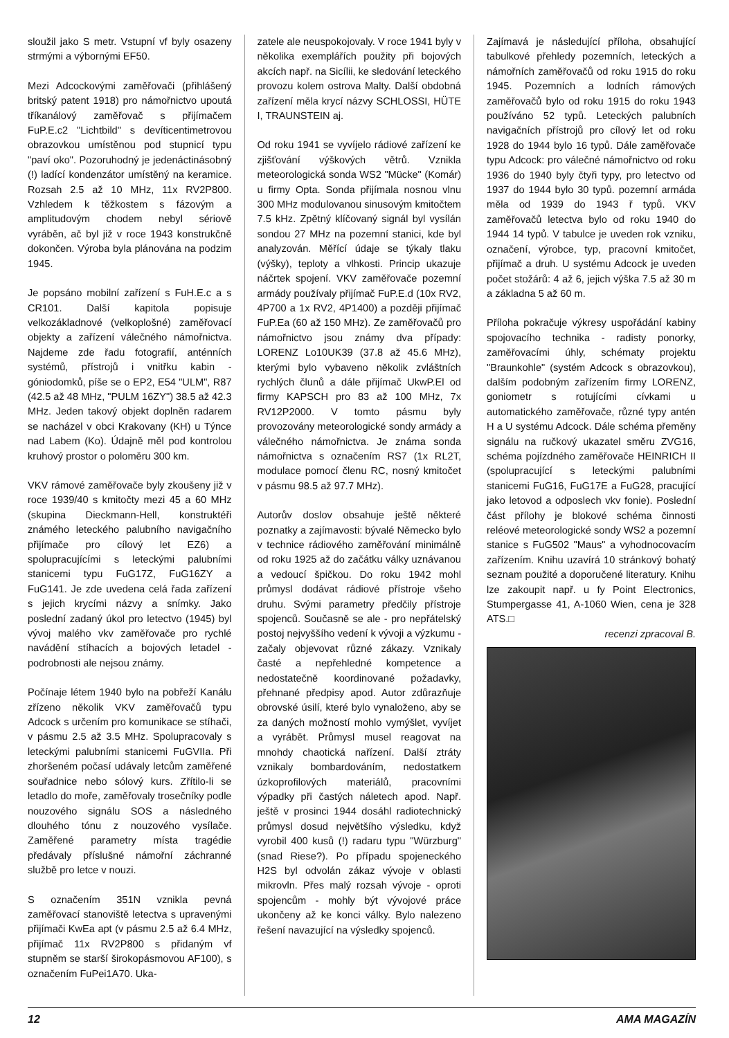sloužil jako S metr. Vstupní vf byly osazeny strmými a výbornými EF50.
Mezi Adcockovými zaměřovači (přihlášený britský patent 1918) pro námořnictvo upoutá tříkanálový zaměřovač s přijímačem FuP.E.c2 "Lichtbild" s devíticentimetrovou obrazovkou umístěnou pod stupnicí typu "paví oko". Pozoruhodný je jedenáctinásobný (!) ladící kondenzátor umístěný na keramice. Rozsah 2.5 až 10 MHz, 11x RV2P800. Vzhledem k těžkostem s fázovým a amplitudovým chodem nebyl sériově vyráběn, ač byl již v roce 1943 konstrukčně dokončen. Výroba byla plánována na podzim 1945.
Je popsáno mobilní zařízení s FuH.E.c a s CR101. Další kapitola popisuje velkozákladnové (velkoplošné) zaměřovací objekty a zařízení válečného námořnictva. Najdeme zde řadu fotografií, anténních systémů, přístrojů i vnitřku kabin - góniodomků, píše se o EP2, E54 "ULM", R87 (42.5 až 48 MHz, "PULM 16ZY") 38.5 až 42.3 MHz. Jeden takový objekt doplněn radarem se nacházel v obci Krakovany (KH) u Týnce nad Labem (Ko). Údajně měl pod kontrolou kruhový prostor o poloměru 300 km.
VKV rámové zaměřovače byly zkoušeny již v roce 1939/40 s kmitočty mezi 45 a 60 MHz (skupina Dieckmann-Hell, konstruktéři známého leteckého palubního navigačního přijímače pro cílový let EZ6) a spolupracujícími s leteckými palubními stanicemi typu FuG17Z, FuG16ZY a FuG141. Je zde uvedena celá řada zařízení s jejich krycími názvy a snímky. Jako poslední zadaný úkol pro letectvo (1945) byl vývoj malého vkv zaměřovače pro rychlé navádění stíhacích a bojových letadel - podrobnosti ale nejsou známy.
Počínaje létem 1940 bylo na pobřeží Kanálu zřízeno několik VKV zaměřovačů typu Adcock s určením pro komunikace se stíhači, v pásmu 2.5 až 3.5 MHz. Spolupracovaly s leteckými palubními stanicemi FuGVIIa. Při zhoršeném počasí udávaly letcům zaměřené souřadnice nebo sólový kurs. Zřítilo-li se letadlo do moře, zaměřovaly trosečníky podle nouzového signálu SOS a následného dlouhého tónu z nouzového vysílače. Zaměřené parametry místa tragédie předávaly příslušné námořní záchranné službě pro letce v nouzi.
S označením 351N vznikla pevná zaměřovací stanoviště letectva s upravenými přijímači KwEa apt (v pásmu 2.5 až 6.4 MHz, přijímač 11x RV2P800 s přidaným vf stupněm se starší širokopásmovou AF100), s označením FuPei1A70. Uka-
zatele ale neuspokojovaly. V roce 1941 byly v několika exemplářích použity při bojových akcích např. na Sicílii, ke sledování leteckého provozu kolem ostrova Malty. Další obdobná zařízení měla krycí názvy SCHLOSSI, HÜTE I, TRAUNSTEIN aj.
Od roku 1941 se vyvíjelo rádiové zařízení ke zjišťování výškových větrů. Vznikla meteorologická sonda WS2 "Mücke" (Komár) u firmy Opta. Sonda přijímala nosnou vlnu 300 MHz modulovanou sinusovým kmitočtem 7.5 kHz. Zpětný klíčovaný signál byl vysílán sondou 27 MHz na pozemní stanici, kde byl analyzován. Měřící údaje se týkaly tlaku (výšky), teploty a vlhkosti. Princip ukazuje náčrtek spojení. VKV zaměřovače pozemní armády používaly přijímač FuP.E.d (10x RV2, 4P700 a 1x RV2, 4P1400) a později přijímač FuP.Ea (60 až 150 MHz). Ze zaměřovačů pro námořnictvo jsou známy dva případy: LORENZ Lo10UK39 (37.8 až 45.6 MHz), kterými bylo vybaveno několik zvláštních rychlých člunů a dále přijímač UkwP.El od firmy KAPSCH pro 83 až 100 MHz, 7x RV12P2000. V tomto pásmu byly provozovány meteorologické sondy armády a válečného námořnictva. Je známa sonda námořnictva s označením RS7 (1x RL2T, modulace pomocí členu RC, nosný kmitočet v pásmu 98.5 až 97.7 MHz).
Autorův doslov obsahuje ještě některé poznatky a zajímavosti: bývalé Německo bylo v technice rádiového zaměřování minimálně od roku 1925 až do začátku války uznávanou a vedoucí špičkou. Do roku 1942 mohl průmysl dodávat rádiové přístroje všeho druhu. Svými parametry předčily přístroje spojenců. Současně se ale - pro nepřátelský postoj nejvyššího vedení k vývoji a výzkumu - začaly objevovat různé zákazy. Vznikaly časté a nepřehledné kompetence a nedostatečně koordinované požadavky, přehnané předpisy apod. Autor zdůrazňuje obrovské úsilí, které bylo vynaloženo, aby se za daných možností mohlo vymýšlet, vyvíjet a vyrábět. Průmysl musel reagovat na mnohdy chaotická nařízení. Další ztráty vznikaly bombardováním, nedostatkem úzkoprofilových materiálů, pracovními výpadky při častých náletech apod. Např. ještě v prosinci 1944 dosáhl radiotechnický průmysl dosud největšího výsledku, když vyrobil 400 kusů (!) radaru typu "Würzburg" (snad Riese?). Po případu spojeneckého H2S byl odvolán zákaz vývoje v oblasti mikrovln. Přes malý rozsah vývoje - oproti spojencům - mohly být vývojové práce ukončeny až ke konci války. Bylo nalezeno řešení navazující na výsledky spojenců.
Zajímavá je následující příloha, obsahující tabulkové přehledy pozemních, leteckých a námořních zaměřovačů od roku 1915 do roku 1945. Pozemních a lodních rámových zaměřovačů bylo od roku 1915 do roku 1943 používáno 52 typů. Leteckých palubních navigačních přístrojů pro cílový let od roku 1928 do 1944 bylo 16 typů. Dále zaměřovače typu Adcock: pro válečné námořnictvo od roku 1936 do 1940 byly čtyři typy, pro letectvo od 1937 do 1944 bylo 30 typů. pozemní armáda měla od 1939 do 1943 ř typů. VKV zaměřovačů letectva bylo od roku 1940 do 1944 14 typů. V tabulce je uveden rok vzniku, označení, výrobce, typ, pracovní kmitočet, přijímač a druh. U systému Adcock je uveden počet stožárů: 4 až 6, jejich výška 7.5 až 30 m a základna 5 až 60 m.
Příloha pokračuje výkresy uspořádání kabiny spojovacího technika - radisty ponorky, zaměřovacími úhly, schématy projektu "Braunkohle" (systém Adcock s obrazovkou), dalším podobným zařízením firmy LORENZ, goniometr s rotujícími cívkami u automatického zaměřovače, různé typy antén H a U systému Adcock. Dále schéma přeměny signálu na ručkový ukazatel směru ZVG16, schéma pojízdného zaměřovače HEINRICH II (spolupracující s leteckými palubními stanicemi FuG16, FuG17E a FuG28, pracující jako letovod a odposlech vkv fonie). Poslední část přílohy je blokové schéma činnosti reléové meteorologické sondy WS2 a pozemní stanice s FuG502 "Maus" a vyhodnocovacím zařízením. Knihu uzavírá 10 stránkový bohatý seznam použité a doporučené literatury. Knihu lze zakoupit např. u fy Point Electronics, Stumpergasse 41, A-1060 Wien, cena je 328 ATS.□
recenzi zpracoval B.
12 AMA MAGAZÍN